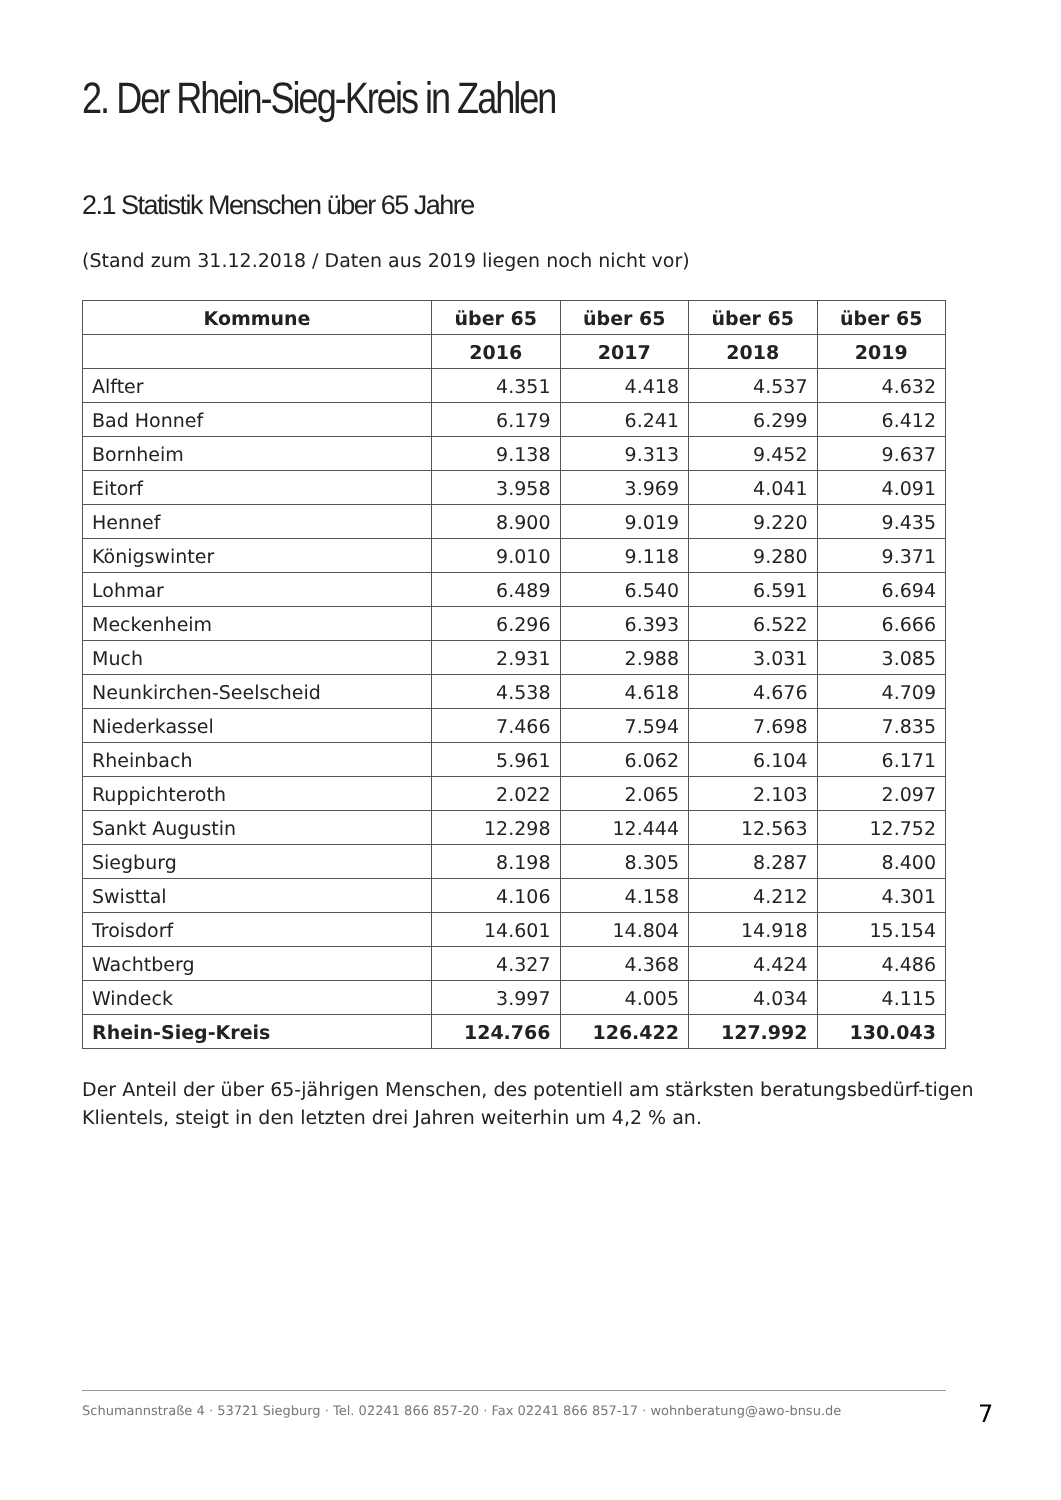2. Der Rhein-Sieg-Kreis in Zahlen
2.1 Statistik Menschen über 65 Jahre
(Stand zum 31.12.2018 / Daten aus 2019 liegen noch nicht vor)
| Kommune | über 65 | über 65 | über 65 | über 65 |
| --- | --- | --- | --- | --- |
| | 2016 | 2017 | 2018 | 2019 |
| Alfter | 4.351 | 4.418 | 4.537 | 4.632 |
| Bad Honnef | 6.179 | 6.241 | 6.299 | 6.412 |
| Bornheim | 9.138 | 9.313 | 9.452 | 9.637 |
| Eitorf | 3.958 | 3.969 | 4.041 | 4.091 |
| Hennef | 8.900 | 9.019 | 9.220 | 9.435 |
| Königswinter | 9.010 | 9.118 | 9.280 | 9.371 |
| Lohmar | 6.489 | 6.540 | 6.591 | 6.694 |
| Meckenheim | 6.296 | 6.393 | 6.522 | 6.666 |
| Much | 2.931 | 2.988 | 3.031 | 3.085 |
| Neunkirchen-Seelscheid | 4.538 | 4.618 | 4.676 | 4.709 |
| Niederkassel | 7.466 | 7.594 | 7.698 | 7.835 |
| Rheinbach | 5.961 | 6.062 | 6.104 | 6.171 |
| Ruppichteroth | 2.022 | 2.065 | 2.103 | 2.097 |
| Sankt Augustin | 12.298 | 12.444 | 12.563 | 12.752 |
| Siegburg | 8.198 | 8.305 | 8.287 | 8.400 |
| Swisttal | 4.106 | 4.158 | 4.212 | 4.301 |
| Troisdorf | 14.601 | 14.804 | 14.918 | 15.154 |
| Wachtberg | 4.327 | 4.368 | 4.424 | 4.486 |
| Windeck | 3.997 | 4.005 | 4.034 | 4.115 |
| Rhein-Sieg-Kreis | 124.766 | 126.422 | 127.992 | 130.043 |
Der Anteil der über 65-jährigen Menschen, des potentiell am stärksten beratungsbedürf-tigen Klientels, steigt in den letzten drei Jahren weiterhin um 4,2 % an.
Schumannstraße 4 · 53721 Siegburg · Tel. 02241 866 857-20 · Fax 02241 866 857-17 · wohnberatung@awo-bnsu.de
7